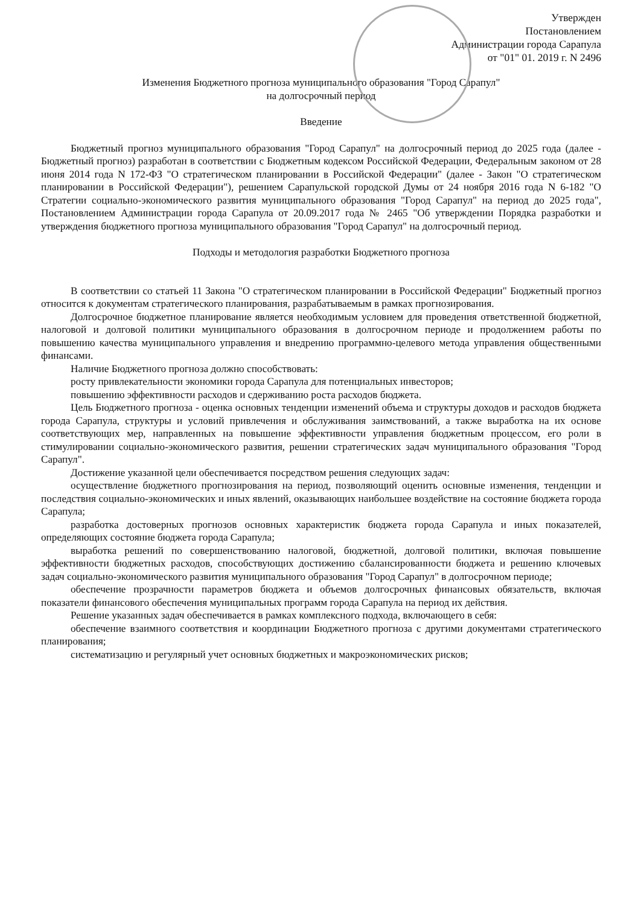Утвержден
Постановлением
Администрации города Сарапула
от "01" 01. 2019 г. N 2496
Изменения Бюджетного прогноза муниципального образования "Город Сарапул"
на долгосрочный период
Введение
Бюджетный прогноз муниципального образования "Город Сарапул" на долгосрочный период до 2025 года (далее - Бюджетный прогноз) разработан в соответствии с Бюджетным кодексом Российской Федерации, Федеральным законом от 28 июня 2014 года N 172-ФЗ "О стратегическом планировании в Российской Федерации" (далее - Закон "О стратегическом планировании в Российской Федерации"), решением Сарапульской городской Думы от 24 ноября 2016 года N 6-182 "О Стратегии социально-экономического развития муниципального образования "Город Сарапул" на период до 2025 года", Постановлением Администрации города Сарапула от 20.09.2017 года № 2465 "Об утверждении Порядка разработки и утверждения бюджетного прогноза муниципального образования "Город Сарапул" на долгосрочный период.
Подходы и методология разработки Бюджетного прогноза
В соответствии со статьей 11 Закона "О стратегическом планировании в Российской Федерации" Бюджетный прогноз относится к документам стратегического планирования, разрабатываемым в рамках прогнозирования.
Долгосрочное бюджетное планирование является необходимым условием для проведения ответственной бюджетной, налоговой и долговой политики муниципального образования в долгосрочном периоде и продолжением работы по повышению качества муниципального управления и внедрению программно-целевого метода управления общественными финансами.
Наличие Бюджетного прогноза должно способствовать:
росту привлекательности экономики города Сарапула для потенциальных инвесторов;
повышению эффективности расходов и сдерживанию роста расходов бюджета.
Цель Бюджетного прогноза - оценка основных тенденции изменений объема и структуры доходов и расходов бюджета города Сарапула, структуры и условий привлечения и обслуживания заимствований, а также выработка на их основе соответствующих мер, направленных на повышение эффективности управления бюджетным процессом, его роли в стимулировании социально-экономического развития, решении стратегических задач муниципального образования "Город Сарапул".
Достижение указанной цели обеспечивается посредством решения следующих задач:
осуществление бюджетного прогнозирования на период, позволяющий оценить основные изменения, тенденции и последствия социально-экономических и иных явлений, оказывающих наибольшее воздействие на состояние бюджета города Сарапула;
разработка достоверных прогнозов основных характеристик бюджета города Сарапула и иных показателей, определяющих состояние бюджета города Сарапула;
выработка решений по совершенствованию налоговой, бюджетной, долговой политики, включая повышение эффективности бюджетных расходов, способствующих достижению сбалансированности бюджета и решению ключевых задач социально-экономического развития муниципального образования "Город Сарапул" в долгосрочном периоде;
обеспечение прозрачности параметров бюджета и объемов долгосрочных финансовых обязательств, включая показатели финансового обеспечения муниципальных программ города Сарапула на период их действия.
Решение указанных задач обеспечивается в рамках комплексного подхода, включающего в себя:
обеспечение взаимного соответствия и координации Бюджетного прогноза с другими документами стратегического планирования;
систематизацию и регулярный учет основных бюджетных и макроэкономических рисков;